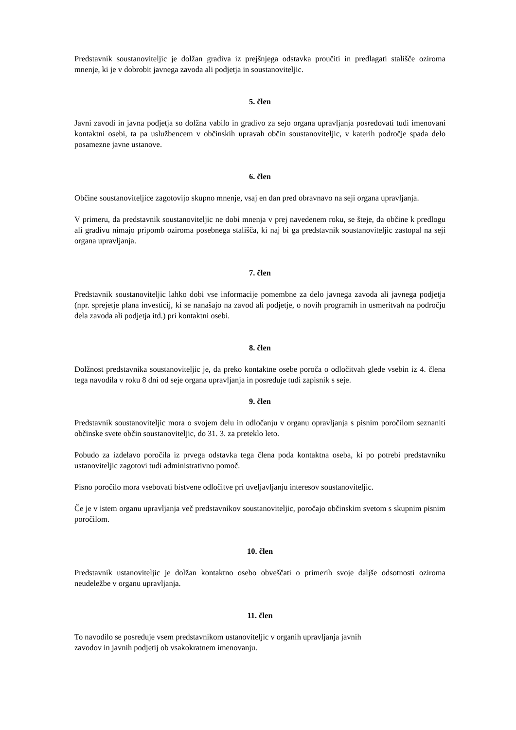Predstavnik soustanoviteljic je dolžan gradiva iz prejšnjega odstavka proučiti in predlagati stališče oziroma mnenje, ki je v dobrobit javnega zavoda ali podjetja in soustanoviteljic.
5. člen
Javni zavodi in javna podjetja so dolžna vabilo in gradivo za sejo organa upravljanja posredovati tudi imenovani kontaktni osebi, ta pa uslužbencem v občinskih upravah občin soustanoviteljic, v katerih področje spada delo posamezne javne ustanove.
6. člen
Občine soustanoviteljice zagotovijo skupno mnenje, vsaj en dan pred obravnavo na seji organa upravljanja.
V primeru, da predstavnik soustanoviteljic ne dobi mnenja v prej navedenem roku, se šteje, da občine k predlogu ali gradivu nimajo pripomb oziroma posebnega stališča, ki naj bi ga predstavnik soustanoviteljic zastopal na seji organa upravljanja.
7. člen
Predstavnik soustanoviteljic lahko dobi vse informacije pomembne za delo javnega zavoda ali javnega podjetja (npr. sprejetje plana investicij, ki se nanašajo na zavod ali podjetje, o novih programih in usmeritvah na področju dela zavoda ali podjetja itd.) pri kontaktni osebi.
8. člen
Dolžnost predstavnika soustanoviteljic je, da preko kontaktne osebe poroča o odločitvah glede vsebin iz 4. člena tega navodila v roku 8 dni od seje organa upravljanja in posreduje tudi zapisnik s seje.
9. člen
Predstavnik soustanoviteljic mora o svojem delu in odločanju v organu opravljanja s pisnim poročilom seznaniti občinske svete občin soustanoviteljic, do 31. 3. za preteklo leto.
Pobudo za izdelavo poročila iz prvega odstavka tega člena poda kontaktna oseba, ki po potrebi predstavniku ustanoviteljic zagotovi tudi administrativno pomoč.
Pisno poročilo mora vsebovati bistvene odločitve pri uveljavljanju interesov soustanoviteljic.
Če je v istem organu upravljanja več predstavnikov soustanoviteljic, poročajo občinskim svetom s skupnim pisnim poročilom.
10. člen
Predstavnik ustanoviteljic je dolžan kontaktno osebo obveščati o primerih svoje daljše odsotnosti oziroma neudeležbe v organu upravljanja.
11. člen
To navodilo se posreduje vsem predstavnikom ustanoviteljic v organih upravljanja javnih
zavodov in javnih podjetij ob vsakokratnem imenovanju.